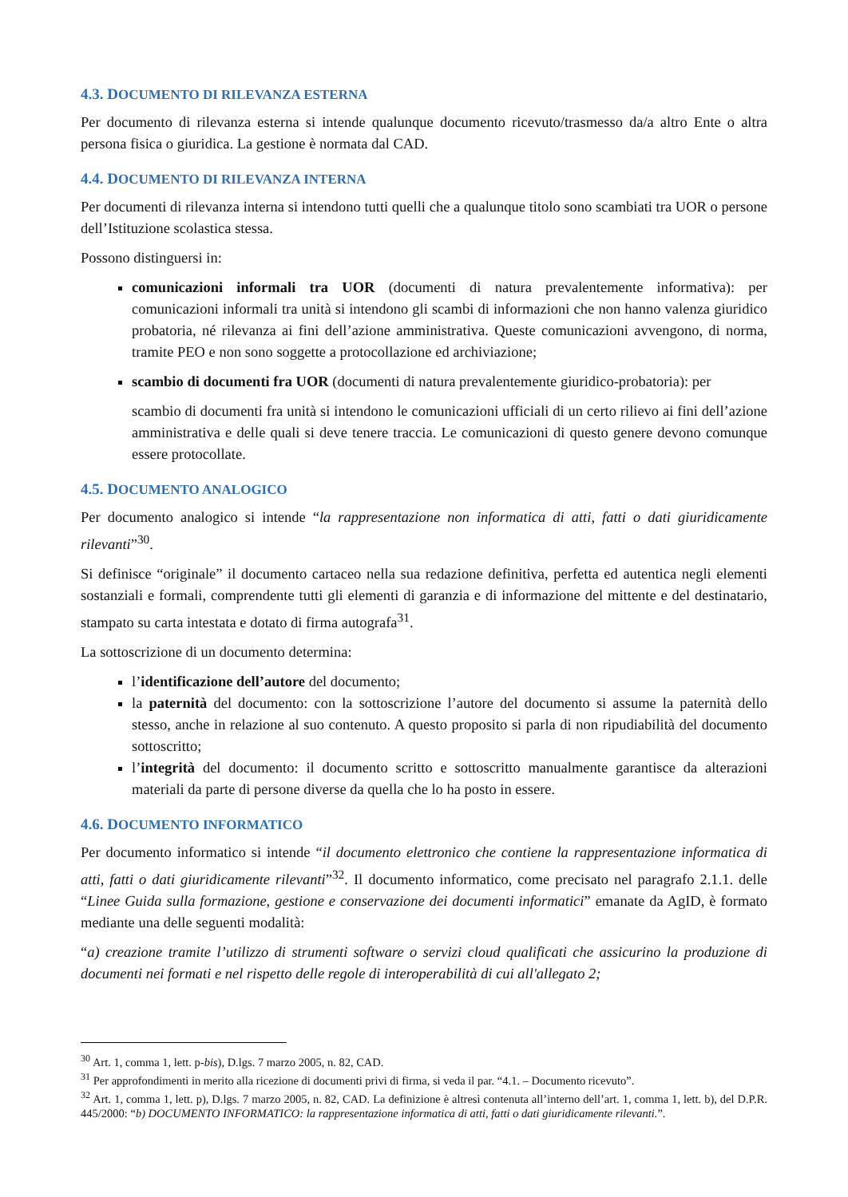4.3. DOCUMENTO DI RILEVANZA ESTERNA
Per documento di rilevanza esterna si intende qualunque documento ricevuto/trasmesso da/a altro Ente o altra persona fisica o giuridica. La gestione è normata dal CAD.
4.4. DOCUMENTO DI RILEVANZA INTERNA
Per documenti di rilevanza interna si intendono tutti quelli che a qualunque titolo sono scambiati tra UOR o persone dell’Istituzione scolastica stessa.
Possono distinguersi in:
comunicazioni informali tra UOR (documenti di natura prevalentemente informativa): per comunicazioni informali tra unità si intendono gli scambi di informazioni che non hanno valenza giuridico probatoria, né rilevanza ai fini dell’azione amministrativa. Queste comunicazioni avvengono, di norma, tramite PEO e non sono soggette a protocollazione ed archiviazione;
scambio di documenti fra UOR (documenti di natura prevalentemente giuridico-probatoria): per
scambio di documenti fra unità si intendono le comunicazioni ufficiali di un certo rilievo ai fini dell’azione amministrativa e delle quali si deve tenere traccia. Le comunicazioni di questo genere devono comunque essere protocollate.
4.5. DOCUMENTO ANALOGICO
Per documento analogico si intende “la rappresentazione non informatica di atti, fatti o dati giuridicamente rilevanti”<sup>30</sup>.
Si definisce “originale” il documento cartaceo nella sua redazione definitiva, perfetta ed autentica negli elementi sostanziali e formali, comprendente tutti gli elementi di garanzia e di informazione del mittente e del destinatario, stampato su carta intestata e dotato di firma autografa<sup>31</sup>.
La sottoscrizione di un documento determina:
l’identificazione dell’autore del documento;
la paternità del documento: con la sottoscrizione l’autore del documento si assume la paternità dello stesso, anche in relazione al suo contenuto. A questo proposito si parla di non ripudiabilità del documento sottoscritto;
l’integrità del documento: il documento scritto e sottoscritto manualmente garantisce da alterazioni materiali da parte di persone diverse da quella che lo ha posto in essere.
4.6. DOCUMENTO INFORMATICO
Per documento informatico si intende “il documento elettronico che contiene la rappresentazione informatica di atti, fatti o dati giuridicamente rilevanti”<sup>32</sup>. Il documento informatico, come precisato nel paragrafo 2.1.1. delle “Linee Guida sulla formazione, gestione e conservazione dei documenti informatici” emanate da AgID, è formato mediante una delle seguenti modalità:
“a) creazione tramite l’utilizzo di strumenti software o servizi cloud qualificati che assicurino la produzione di documenti nei formati e nel rispetto delle regole di interoperabilità di cui all'allegato 2;
<sup>30</sup> Art. 1, comma 1, lett. p-bis), D.lgs. 7 marzo 2005, n. 82, CAD.
<sup>31</sup> Per approfondimenti in merito alla ricezione di documenti privi di firma, si veda il par. “4.1. – Documento ricevuto”.
<sup>32</sup> Art. 1, comma 1, lett. p), D.lgs. 7 marzo 2005, n. 82, CAD. La definizione è altresì contenuta all’interno dell’art. 1, comma 1, lett. b), del D.P.R. 445/2000: “b) DOCUMENTO INFORMATICO: la rappresentazione informatica di atti, fatti o dati giuridicamente rilevanti.”.